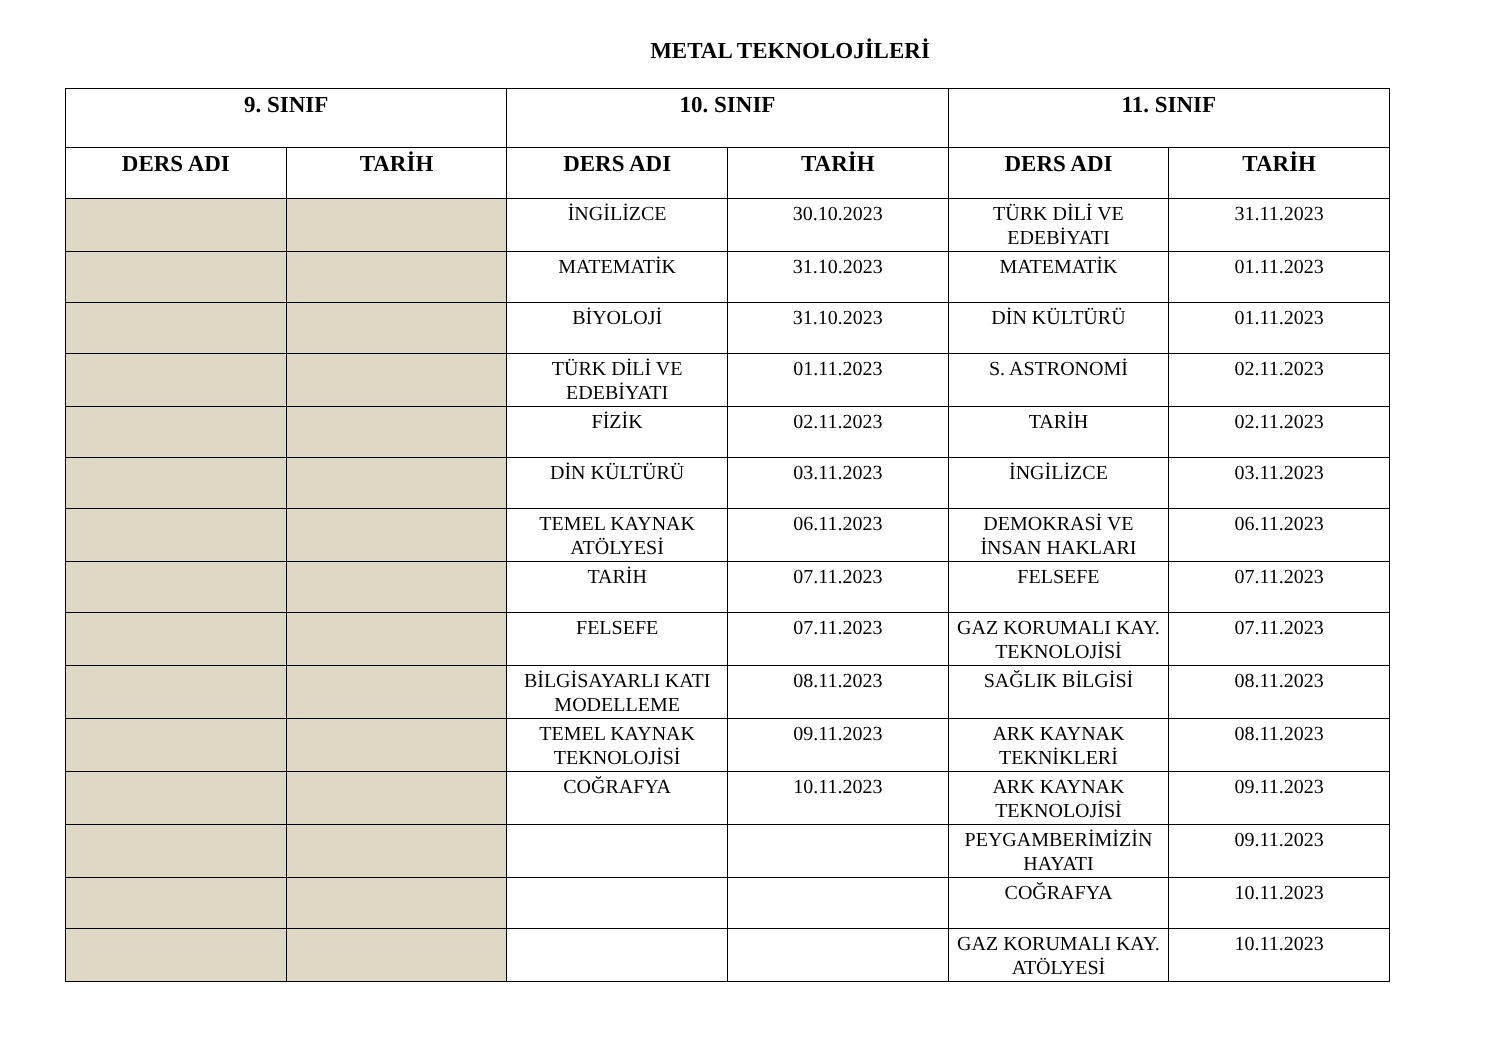METAL TEKNOLOJİLERİ
| 9. SINIF | | 10. SINIF | | 11. SINIF | |
| --- | --- | --- | --- | --- | --- |
| DERS ADI | TARİH | DERS ADI | TARİH | DERS ADI | TARİH |
| | | İNGİLİZCE | 30.10.2023 | TÜRK DİLİ VE EDEBİYATI | 31.11.2023 |
| | | MATEMATİK | 31.10.2023 | MATEMATİK | 01.11.2023 |
| | | BİYOLOJİ | 31.10.2023 | DİN KÜLTÜRÜ | 01.11.2023 |
| | | TÜRK DİLİ VE EDEBİYATI | 01.11.2023 | S. ASTRONOMİ | 02.11.2023 |
| | | FİZİK | 02.11.2023 | TARİH | 02.11.2023 |
| | | DİN KÜLTÜRÜ | 03.11.2023 | İNGİLİZCE | 03.11.2023 |
| | | TEMEL KAYNAK ATÖLYESİ | 06.11.2023 | DEMOKRASİ VE İNSAN HAKLARI | 06.11.2023 |
| | | TARİH | 07.11.2023 | FELSEFE | 07.11.2023 |
| | | FELSEFE | 07.11.2023 | GAZ KORUMALI KAY. TEKNOLOJİSİ | 07.11.2023 |
| | | BİLGİSAYARLI KATI MODELLEME | 08.11.2023 | SAĞLIK BİLGİSİ | 08.11.2023 |
| | | TEMEL KAYNAK TEKNOLOJİSİ | 09.11.2023 | ARK KAYNAK TEKNİKLERİ | 08.11.2023 |
| | | COĞRAFYA | 10.11.2023 | ARK KAYNAK TEKNOLOJİSİ | 09.11.2023 |
| | | | | PEYGAMBERİMİZİN HAYATI | 09.11.2023 |
| | | | | COĞRAFYA | 10.11.2023 |
| | | | | GAZ KORUMALI KAY. ATÖLYESİ | 10.11.2023 |